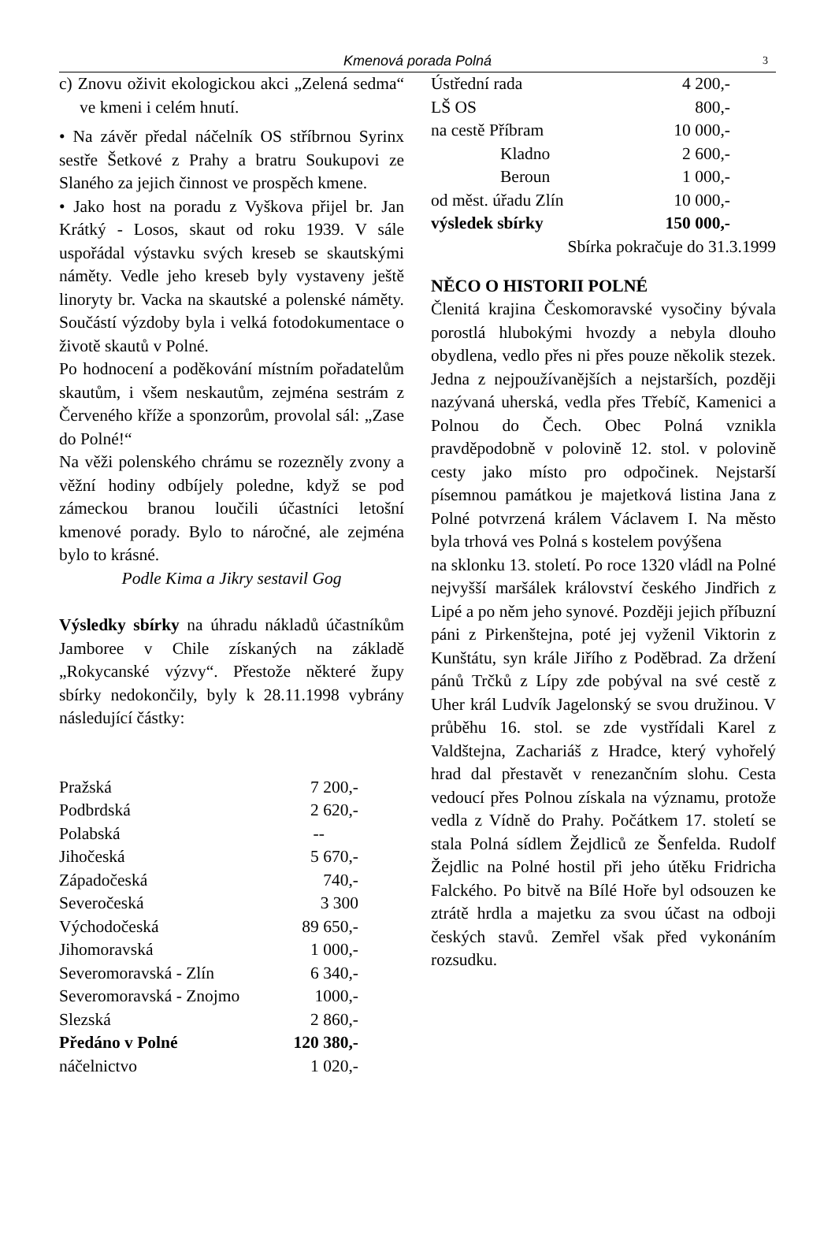Kmenová porada Polná 3
c) Znovu oživit ekologickou akci „Zelená sedma“ ve kmeni i celém hnutí.
• Na závěr předal náčelník OS stříbrnou Syrinx sestře Šetkové z Prahy a bratru Soukupovi ze Slaného za jejich činnost ve prospěch kmene.
• Jako host na poradu z Vyškova přijel br. Jan Krátký - Losos, skaut od roku 1939. V sále uspořádal výstavku svých kreseb se skautskými náměty. Vedle jeho kreseb byly vystaveny ještě linoryty br. Vacka na skautské a polenské náměty. Součástí výzdoby byla i velká fotodokumentace o životě skautů v Polné.
Po hodnocení a poděkování místním pořadatelům skautům, i všem neskautům, zejména sestrám z Červeného kříže a sponzorům, provolal sál: „Zase do Polné!“
Na věži polenského chrámu se rozezněly zvony a věžní hodiny odbíjely poledne, když se pod zámeckou branou loučili účastníci letošní kmenové porady. Bylo to náročné, ale zejména bylo to krásné.
Podle Kima a Jikry sestavil Gog
Výsledky sbírky na úhradu nákladů účastníkům Jamboree v Chile získaných na základě „Rokycanské výzvy“. Přestože některé župy sbírky nedokončily, byly k 28.11.1998 vybrány následující částky:
| Pražská | 7 200,- |
| Podbrdská | 2 620,- |
| Polabská | -- |
| Jihočeská | 5 670,- |
| Západočeská | 740,- |
| Severočeská | 3 300 |
| Východočeská | 89 650,- |
| Jihomoravská | 1 000,- |
| Severomoravská - Zlín | 6 340,- |
| Severomoravská - Znojmo | 1000,- |
| Slezská | 2 860,- |
| Předáno v Polné | 120 380,- |
| náčelnictvo | 1 020,- |
| Ústřední rada | 4 200,- |
| LŠ OS | 800,- |
| na cestě Příbram | 10 000,- |
| Kladno | 2 600,- |
| Beroun | 1 000,- |
| od měst. úřadu Zlín | 10 000,- |
| výsledek sbírky | 150 000,- |
Sbírka pokračuje do 31.3.1999
NĚCO O HISTORII POLNÉ
Členitá krajina Českomoravské vysočiny bývala porostlá hlubokými hvozdy a nebyla dlouho obydlena, vedlo přes ni přes pouze několik stezek. Jedna z nejpoužívanějších a nejstarších, později nazývaná uherská, vedla přes Třebíč, Kamenici a Polnou do Čech. Obec Polná vznikla pravděpodobně v polovině 12. stol. v polovině cesty jako místo pro odpočinek. Nejstarší písemnou památkou je majetková listina Jana z Polné potvrzená králem Václavem I. Na město byla trhová ves Polná s kostelem povýšena
na sklonku 13. století. Po roce 1320 vládl na Polné nejvyšší maršálek království českého Jindřich z Lipé a po něm jeho synové. Později jejich příbuzní páni z Pirkenštejna, poté jej vyženil Viktorin z Kunštátu, syn krále Jiřího z Poděbrad. Za držení pánů Trčků z Lípy zde pobýval na své cestě z Uher král Ludvík Jagelonský se svou družinou. V průběhu 16. stol. se zde vystřídali Karel z Valdštejna, Zachariáš z Hradce, který vyhořelý hrad dal přestavět v renezančním slohu. Cesta vedoucí přes Polnou získala na významu, protože vedla z Vídně do Prahy. Počátkem 17. století se stala Polná sídlem Žejdliců ze Šenfelda. Rudolf Žejdlic na Polné hostil při jeho útěku Fridricha Falckého. Po bitvě na Bílé Hoře byl odsouzen ke ztrátě hrdla a majetku za svou účast na odboji českých stavů. Zemřel však před vykonáním rozsudku.